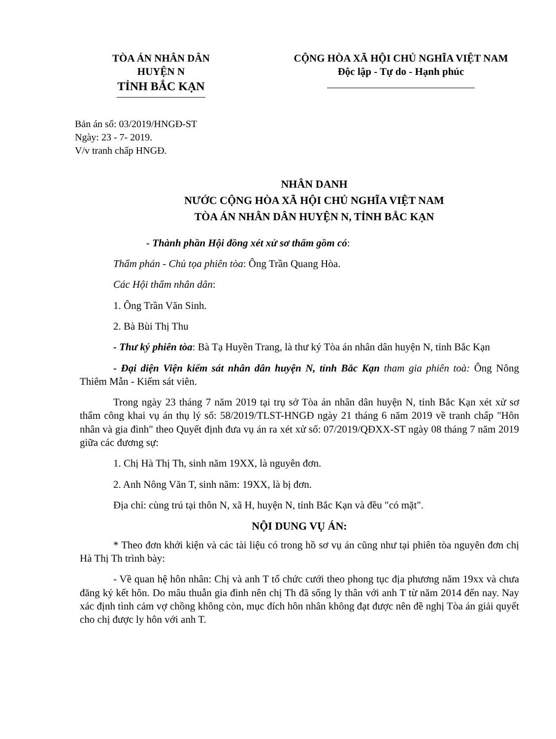TÒA ÁN NHÂN DÂN
HUYỆN N
TỈNH BẮC KẠN
CỘNG HÒA XÃ HỘI CHỦ NGHĨA VIỆT NAM
Độc lập - Tự do - Hạnh phúc
Bản án số: 03/2019/HNGĐ-ST
Ngày: 23 - 7- 2019.
V/v tranh chấp HNGĐ.
NHÂN DANH
NƯỚC CỘNG HÒA XÃ HỘI CHỦ NGHĨA VIỆT NAM
TÒA ÁN NHÂN DÂN HUYỆN N, TỈNH BẮC KẠN
- Thành phần Hội đồng xét xử sơ thẩm gồm có:
Thẩm phán - Chủ tọa phiên tòa: Ông Trần Quang Hòa.
Các Hội thẩm nhân dân:
1. Ông Trần Văn Sinh.
2. Bà Bùi Thị Thu
- Thư ký phiên tòa: Bà Tạ Huyền Trang, là thư ký Tòa án nhân dân huyện N, tỉnh Bắc Kạn
- Đại diện Viện kiểm sát nhân dân huyện N, tỉnh Bắc Kạn tham gia phiên toà: Ông Nông Thiêm Mẫn - Kiểm sát viên.
Trong ngày 23 tháng 7 năm 2019 tại trụ sở Tòa án nhân dân huyện N, tỉnh Bắc Kạn xét xử sơ thẩm công khai vụ án thụ lý số: 58/2019/TLST-HNGĐ ngày 21 tháng 6 năm 2019 về tranh chấp "Hôn nhân và gia đình" theo Quyết định đưa vụ án ra xét xử số: 07/2019/QĐXX-ST ngày 08 tháng 7 năm 2019 giữa các đương sự:
1. Chị Hà Thị Th, sinh năm 19XX, là nguyên đơn.
2. Anh Nông Văn T, sinh năm: 19XX, là bị đơn.
Địa chỉ: cùng trú tại thôn N, xã H, huyện N, tỉnh Bắc Kạn và đều "có mặt".
NỘI DUNG VỤ ÁN:
* Theo đơn khởi kiện và các tài liệu có trong hồ sơ vụ án cũng như tại phiên tòa nguyên đơn chị Hà Thị Th trình bày:
- Về quan hệ hôn nhân: Chị và anh T tổ chức cưới theo phong tục địa phương năm 19xx và chưa đăng ký kết hôn. Do mâu thuẫn gia đình nên chị Th đã sống ly thân với anh T từ năm 2014 đến nay. Nay xác định tình cảm vợ chồng không còn, mục đích hôn nhân không đạt được nên đề nghị Tòa án giải quyết cho chị được ly hôn với anh T.